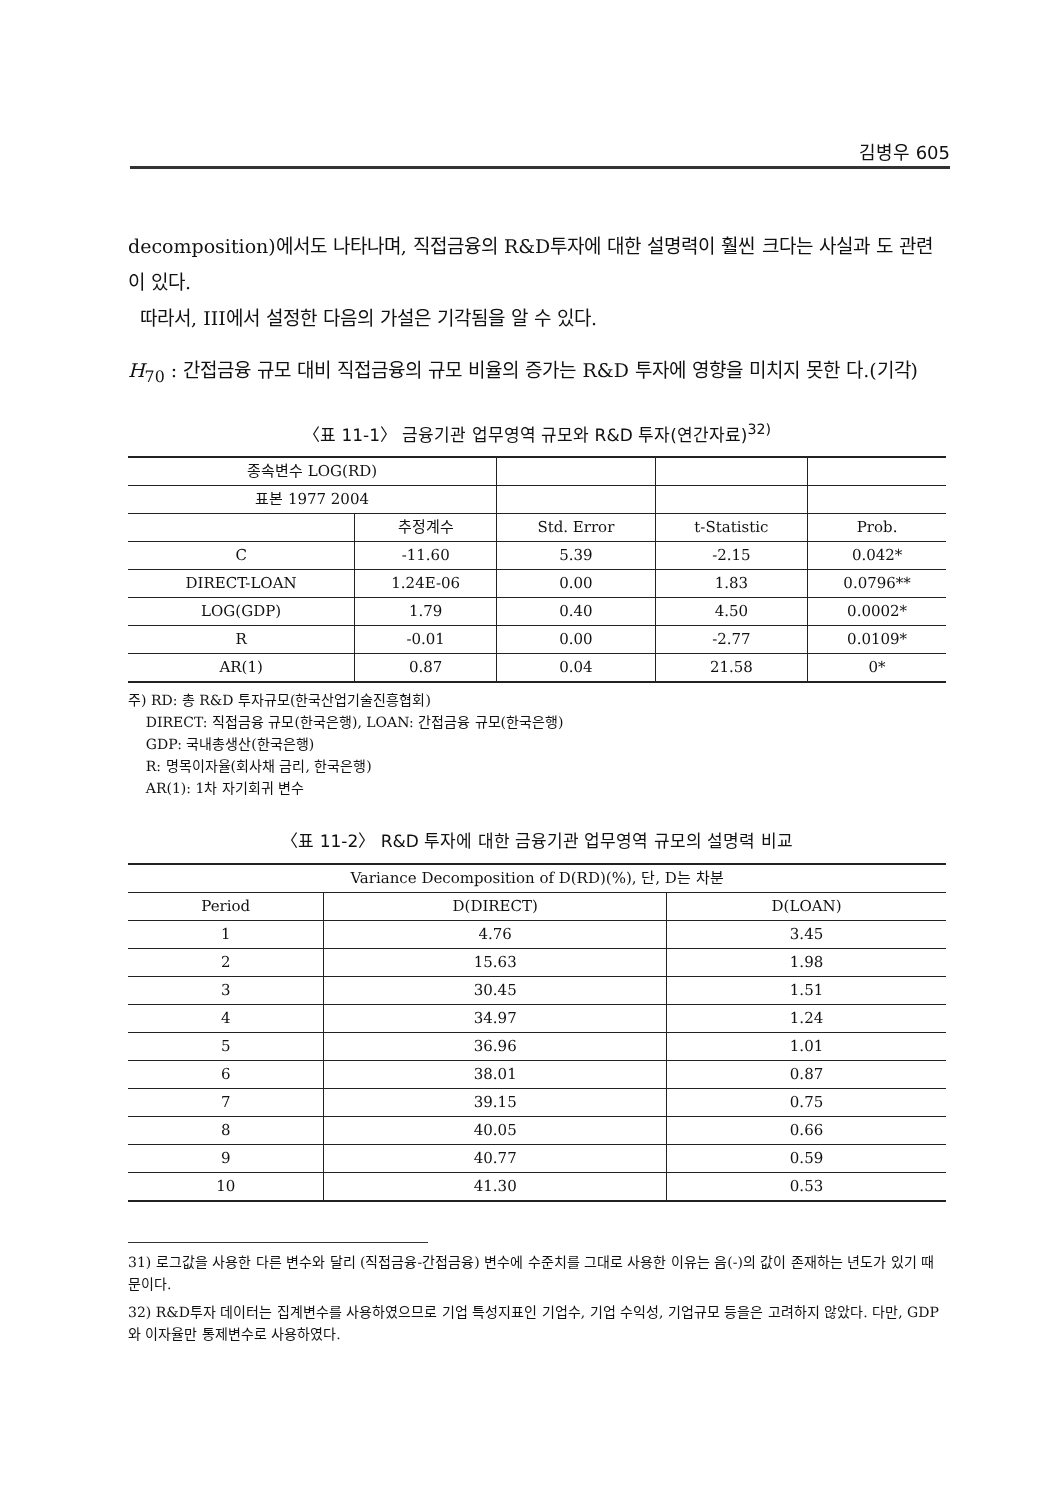김병우 605
decomposition)에서도 나타나며, 직접금융의 R&D투자에 대한 설명력이 훨씬 크다는 사실과 도 관련이 있다.
따라서, III에서 설정한 다음의 가설은 기각됨을 알 수 있다.
H<sub>70</sub> : 간접금융 규모 대비 직접금융의 규모 비율의 증가는 R&D 투자에 영향을 미치지 못한 다.(기각)
〈표 11-1〉 금융기관 업무영역 규모와 R&D 투자(연간자료)<sup>32)</sup>
| 종속변수 LOG(RD) | | | | |
| 표본 1977 2004 | | | | |
| | 추정계수 | Std. Error | t-Statistic | Prob. |
| C | -11.60 | 5.39 | -2.15 | 0.042* |
| DIRECT-LOAN | 1.24E-06 | 0.00 | 1.83 | 0.0796** |
| LOG(GDP) | 1.79 | 0.40 | 4.50 | 0.0002* |
| R | -0.01 | 0.00 | -2.77 | 0.0109* |
| AR(1) | 0.87 | 0.04 | 21.58 | 0* |
주) RD: 총 R&D 투자규모(한국산업기술진흥협회)
DIRECT: 직접금융 규모(한국은행), LOAN: 간접금융 규모(한국은행)
GDP: 국내총생산(한국은행)
R: 명목이자율(회사채 금리, 한국은행)
AR(1): 1차 자기회귀 변수
〈표 11-2〉 R&D 투자에 대한 금융기관 업무영역 규모의 설명력 비교
| Variance Decomposition of D(RD)(%), 단, D는 차분 | | |
| Period | D(DIRECT) | D(LOAN) |
| 1 | 4.76 | 3.45 |
| 2 | 15.63 | 1.98 |
| 3 | 30.45 | 1.51 |
| 4 | 34.97 | 1.24 |
| 5 | 36.96 | 1.01 |
| 6 | 38.01 | 0.87 |
| 7 | 39.15 | 0.75 |
| 8 | 40.05 | 0.66 |
| 9 | 40.77 | 0.59 |
| 10 | 41.30 | 0.53 |
31) 로그값을 사용한 다른 변수와 달리 (직접금융-간접금융) 변수에 수준치를 그대로 사용한 이유는 음(-)의 값이 존재하는 년도가 있기 때문이다.
32) R&D투자 데이터는 집계변수를 사용하였으므로 기업 특성지표인 기업수, 기업 수익성, 기업규모 등을은 고려하지 않았다. 다만, GDP와 이자율만 통제변수로 사용하였다.